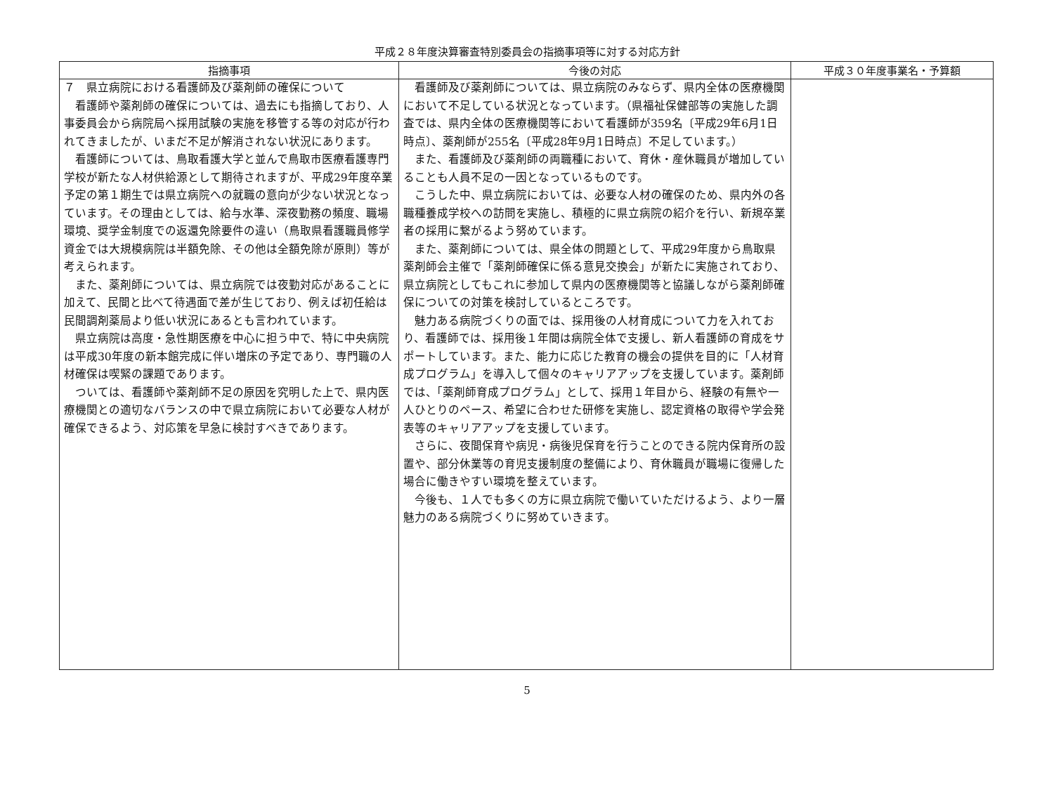平成２８年度決算審査特別委員会の指摘事項等に対する対応方針
| 指摘事項 | 今後の対応 | 平成３０年度事業名・予算額 |
| --- | --- | --- |
| ７ 県立病院における看護師及び薬剤師の確保について 看護師や薬剤師の確保については、過去にも指摘しており、人事委員会から病院局へ採用試験の実施を移管する等の対応が行われてきましたが、いまだ不足が解消されない状況にあります。 看護師については、鳥取看護大学と並んで鳥取市医療看護専門学校が新たな人材供給源として期待されますが、平成29年度卒業予定の第１期生では県立病院への就職の意向が少ない状況となっています。その理由としては、給与水準、深夜勤務の頻度、職場環境、奨学金制度での返還免除要件の違い（鳥取県看護職員修学資金では大規模病院は半額免除、その他は全額免除が原則）等が考えられます。 また、薬剤師については、県立病院では夜勤対応があることに加えて、民間と比べて待遇面で差が生じており、例えば初任給は民間調剤薬局より低い状況にあるとも言われています。 県立病院は高度・急性期医療を中心に担う中で、特に中央病院は平成30年度の新本館完成に伴い増床の予定であり、専門職の人材確保は喫緊の課題であります。 ついては、看護師や薬剤師不足の原因を究明した上で、県内医療機関との適切なバランスの中で県立病院において必要な人材が確保できるよう、対応策を早急に検討すべきであります。 | 看護師及び薬剤師については、県立病院のみならず、県内全体の医療機関において不足している状況となっています。（県福祉保健部等の実施した調査では、県内全体の医療機関等において看護師が359名〔平成29年6月1日時点〕、薬剤師が255名〔平成28年9月1日時点〕不足しています。） また、看護師及び薬剤師の両職種において、育休・産休職員が増加していることも人員不足の一因となっているものです。 こうした中、県立病院においては、必要な人材の確保のため、県内外の各職種養成学校への訪問を実施し、積極的に県立病院の紹介を行い、新規卒業者の採用に繋がるよう努めています。 また、薬剤師については、県全体の問題として、平成29年度から鳥取県薬剤師会主催で「薬剤師確保に係る意見交換会」が新たに実施されており、県立病院としてもこれに参加して県内の医療機関等と協議しながら薬剤師確保についての対策を検討しているところです。 魅力ある病院づくりの面では、採用後の人材育成について力を入れており、看護師では、採用後１年間は病院全体で支援し、新人看護師の育成をサポートしています。また、能力に応じた教育の機会の提供を目的に「人材育成プログラム」を導入して個々のキャリアアップを支援しています。薬剤師では、「薬剤師育成プログラム」として、採用１年目から、経験の有無や一人ひとりのペース、希望に合わせた研修を実施し、認定資格の取得や学会発表等のキャリアアップを支援しています。 さらに、夜間保育や病児・病後児保育を行うことのできる院内保育所の設置や、部分休業等の育児支援制度の整備により、育休職員が職場に復帰した場合に働きやすい環境を整えています。 今後も、１人でも多くの方に県立病院で働いていただけるよう、より一層魅力のある病院づくりに努めていきます。 | |
5